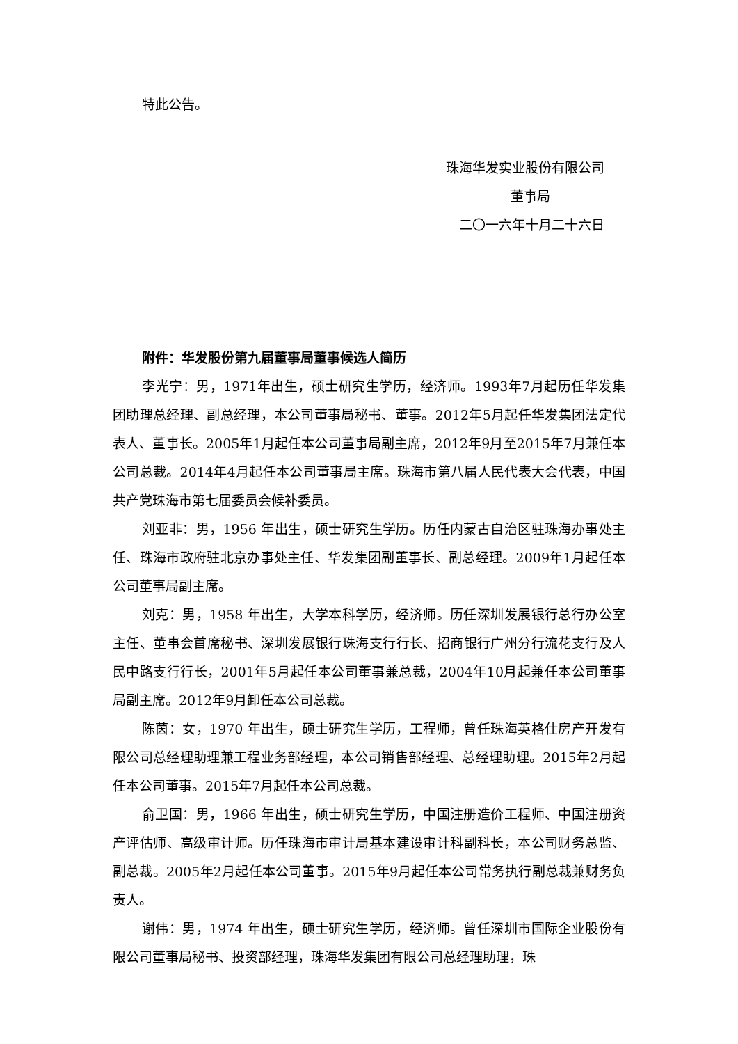特此公告。
珠海华发实业股份有限公司
董事局
二〇一六年十月二十六日
附件：华发股份第九届董事局董事候选人简历
李光宁：男，1971年出生，硕士研究生学历，经济师。1993年7月起历任华发集团助理总经理、副总经理，本公司董事局秘书、董事。2012年5月起任华发集团法定代表人、董事长。2005年1月起任本公司董事局副主席，2012年9月至2015年7月兼任本公司总裁。2014年4月起任本公司董事局主席。珠海市第八届人民代表大会代表，中国共产党珠海市第七届委员会候补委员。
刘亚非：男，1956 年出生，硕士研究生学历。历任内蒙古自治区驻珠海办事处主任、珠海市政府驻北京办事处主任、华发集团副董事长、副总经理。2009年1月起任本公司董事局副主席。
刘克：男，1958 年出生，大学本科学历，经济师。历任深圳发展银行总行办公室主任、董事会首席秘书、深圳发展银行珠海支行行长、招商银行广州分行流花支行及人民中路支行行长，2001年5月起任本公司董事兼总裁，2004年10月起兼任本公司董事局副主席。2012年9月卸任本公司总裁。
陈茵：女，1970 年出生，硕士研究生学历，工程师，曾任珠海英格仕房产开发有限公司总经理助理兼工程业务部经理，本公司销售部经理、总经理助理。2015年2月起任本公司董事。2015年7月起任本公司总裁。
俞卫国：男，1966 年出生，硕士研究生学历，中国注册造价工程师、中国注册资产评估师、高级审计师。历任珠海市审计局基本建设审计科副科长，本公司财务总监、副总裁。2005年2月起任本公司董事。2015年9月起任本公司常务执行副总裁兼财务负责人。
谢伟：男，1974 年出生，硕士研究生学历，经济师。曾任深圳市国际企业股份有限公司董事局秘书、投资部经理，珠海华发集团有限公司总经理助理，珠